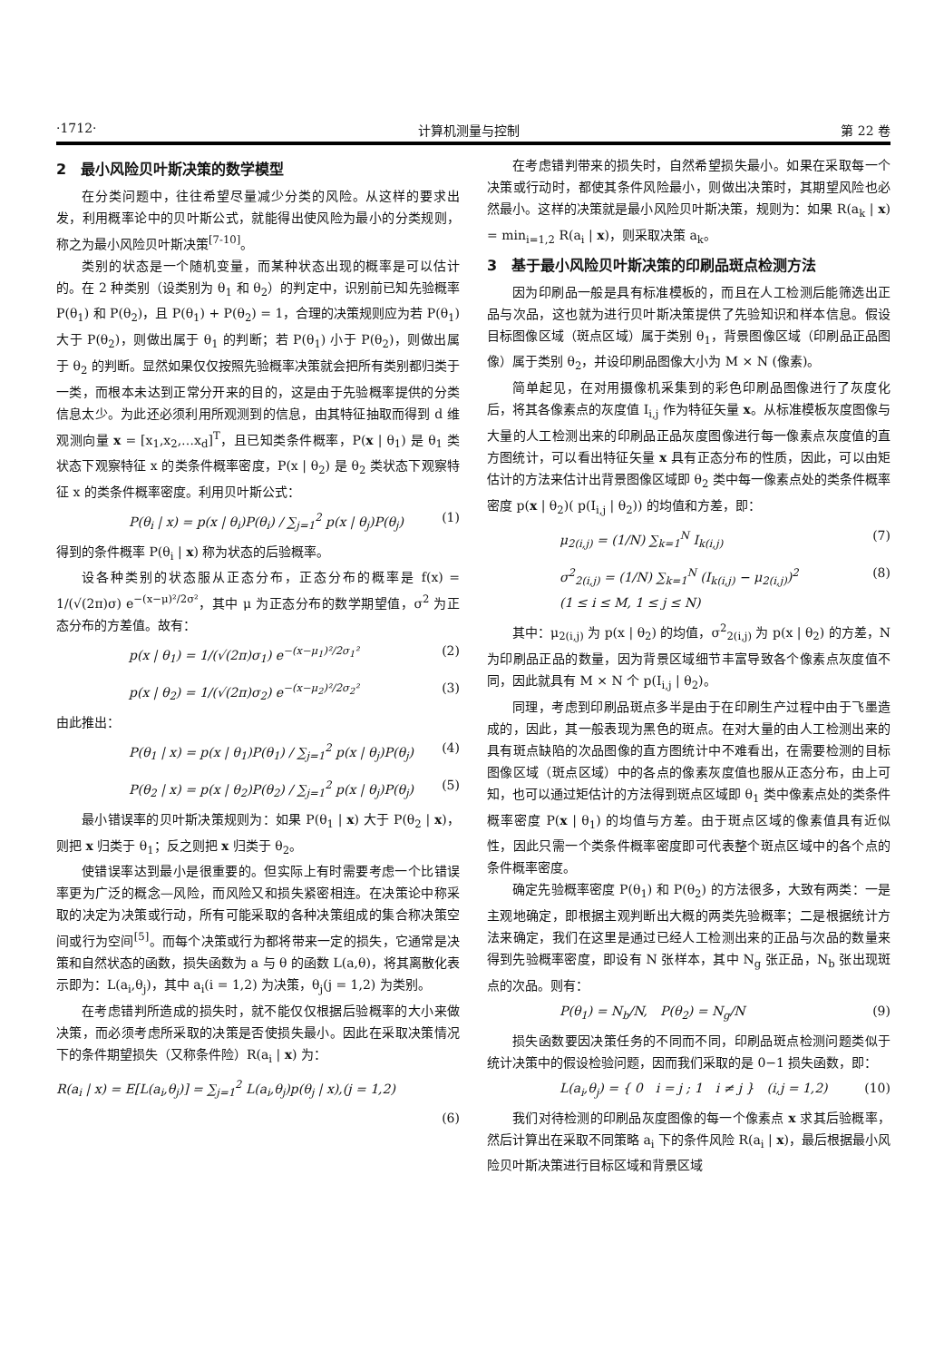·1712· 计算机测量与控制 第 22 卷
2　最小风险贝叶斯决策的数学模型
在分类问题中，往往希望尽量减少分类的风险。从这样的要求出发，利用概率论中的贝叶斯公式，就能得出使风险为最小的分类规则，称之为最小风险贝叶斯决策<sup>[7-10]</sup>。
类别的状态是一个随机变量，而某种状态出现的概率是可以估计的。在 2 种类别（设类别为 θ<sub>1</sub> 和 θ<sub>2</sub>）的判定中，识别前已知先验概率 P(θ<sub>1</sub>) 和 P(θ<sub>2</sub>)，且 P(θ<sub>1</sub>) + P(θ<sub>2</sub>) = 1，合理的决策规则应为若 P(θ<sub>1</sub>) 大于 P(θ<sub>2</sub>)，则做出属于 θ<sub>1</sub> 的判断；若 P(θ<sub>1</sub>) 小于 P(θ<sub>2</sub>)，则做出属于 θ<sub>2</sub> 的判断。显然如果仅仅按照先验概率决策就会把所有类别都归类于一类，而根本未达到正常分开来的目的，这是由于先验概率提供的分类信息太少。为此还必须利用所观测到的信息，由其特征抽取而得到 d 维观测向量 x = [x<sub>1</sub>,x<sub>2</sub>,…x<sub>d</sub>]<sup>T</sup>，且已知类条件概率，P(x | θ<sub>1</sub>) 是 θ<sub>1</sub> 类状态下观察特征 x 的类条件概率密度，P(x | θ<sub>2</sub>) 是 θ<sub>2</sub> 类状态下观察特征 x 的类条件概率密度。利用贝叶斯公式：
P(θ<sub>i</sub> | x) = p(x | θ<sub>i</sub>)P(θ<sub>i</sub>) / ∑<sub>j=1</sub><sup>2</sup> p(x | θ<sub>j</sub>)P(θ<sub>j</sub>) (1)
得到的条件概率 P(θ<sub>i</sub> | x) 称为状态的后验概率。
设各种类别的状态服从正态分布，正态分布的概率是 f(x) = 1/(√(2π)σ) e<sup>−(x−μ)²/2σ²</sup>，其中 μ 为正态分布的数学期望值，σ<sup>2</sup> 为正态分布的方差值。故有：
p(x | θ<sub>1</sub>) = 1/(√(2π)σ<sub>1</sub>) e<sup>−(x−μ<sub>1</sub>)²/2σ<sub>1</sub>²</sup> (2)
p(x | θ<sub>2</sub>) = 1/(√(2π)σ<sub>2</sub>) e<sup>−(x−μ<sub>2</sub>)²/2σ<sub>2</sub>²</sup> (3)
由此推出：
P(θ<sub>1</sub> | x) = p(x | θ<sub>1</sub>)P(θ<sub>1</sub>) / ∑<sub>j=1</sub><sup>2</sup> p(x | θ<sub>j</sub>)P(θ<sub>j</sub>) (4)
P(θ<sub>2</sub> | x) = p(x | θ<sub>2</sub>)P(θ<sub>2</sub>) / ∑<sub>j=1</sub><sup>2</sup> p(x | θ<sub>j</sub>)P(θ<sub>j</sub>) (5)
最小错误率的贝叶斯决策规则为：如果 P(θ<sub>1</sub> | x) 大于 P(θ<sub>2</sub> | x)，则把 x 归类于 θ<sub>1</sub>；反之则把 x 归类于 θ<sub>2</sub>。
使错误率达到最小是很重要的。但实际上有时需要考虑一个比错误率更为广泛的概念—风险，而风险又和损失紧密相连。在决策论中称采取的决定为决策或行动，所有可能采取的各种决策组成的集合称决策空间或行为空间<sup>[5]</sup>。而每个决策或行为都将带来一定的损失，它通常是决策和自然状态的函数，损失函数为 a 与 θ 的函数 L(a,θ)，将其离散化表示即为：L(a<sub>i</sub>,θ<sub>j</sub>)，其中 a<sub>i</sub>(i = 1,2) 为决策，θ<sub>j</sub>(j = 1,2) 为类别。
在考虑错判所造成的损失时，就不能仅仅根据后验概率的大小来做决策，而必须考虑所采取的决策是否使损失最小。因此在采取决策情况下的条件期望损失（又称条件险）R(a<sub>i</sub> | x) 为：
R(a<sub>i</sub> | x) = E[L(a<sub>i</sub>,θ<sub>j</sub>)] = ∑<sub>j=1</sub><sup>2</sup> L(a<sub>i</sub>,θ<sub>j</sub>)p(θ<sub>j</sub> | x),(j = 1,2)
(6)
在考虑错判带来的损失时，自然希望损失最小。如果在采取每一个决策或行动时，都使其条件风险最小，则做出决策时，其期望风险也必然最小。这样的决策就是最小风险贝叶斯决策，规则为：如果 R(a<sub>k</sub> | x) = min<sub>i=1,2</sub> R(a<sub>i</sub> | x)，则采取决策 a<sub>k</sub>。
3　基于最小风险贝叶斯决策的印刷品斑点检测方法
因为印刷品一般是具有标准模板的，而且在人工检测后能筛选出正品与次品，这也就为进行贝叶斯决策提供了先验知识和样本信息。假设目标图像区域（斑点区域）属于类别 θ<sub>1</sub>，背景图像区域（印刷品正品图像）属于类别 θ<sub>2</sub>，并设印刷品图像大小为 M × N (像素)。
简单起见，在对用摄像机采集到的彩色印刷品图像进行了灰度化后，将其各像素点的灰度值 I<sub>i,j</sub> 作为特征矢量 x。从标准模板灰度图像与大量的人工检测出来的印刷品正品灰度图像进行每一像素点灰度值的直方图统计，可以看出特征矢量 x 具有正态分布的性质，因此，可以由矩估计的方法来估计出背景图像区域即 θ<sub>2</sub> 类中每一像素点处的类条件概率密度 p(x | θ<sub>2</sub>)( p(I<sub>i,j</sub> | θ<sub>2</sub>)) 的均值和方差，即：
μ<sub>2(i,j)</sub> = (1/N) ∑<sub>k=1</sub><sup>N</sup> I<sub>k(i,j)</sub> (7)
σ<sup>2</sup><sub>2(i,j)</sub> = (1/N) ∑<sub>k=1</sub><sup>N</sup> (I<sub>k(i,j)</sub> − μ<sub>2(i,j)</sub>)<sup>2</sup>
(1 ≤ i ≤ M, 1 ≤ j ≤ N) (8)
其中：μ<sub>2(i,j)</sub> 为 p(x | θ<sub>2</sub>) 的均值，σ<sup>2</sup><sub>2(i,j)</sub> 为 p(x | θ<sub>2</sub>) 的方差，N 为印刷品正品的数量，因为背景区域细节丰富导致各个像素点灰度值不同，因此就具有 M × N 个 p(I<sub>i,j</sub> | θ<sub>2</sub>)。
同理，考虑到印刷品斑点多半是由于在印刷生产过程中由于飞墨造成的，因此，其一般表现为黑色的斑点。在对大量的由人工检测出来的具有斑点缺陷的次品图像的直方图统计中不难看出，在需要检测的目标图像区域（斑点区域）中的各点的像素灰度值也服从正态分布，由上可知，也可以通过矩估计的方法得到斑点区域即 θ<sub>1</sub> 类中像素点处的类条件概率密度 P(x | θ<sub>1</sub>) 的均值与方差。由于斑点区域的像素值具有近似性，因此只需一个类条件概率密度即可代表整个斑点区域中的各个点的条件概率密度。
确定先验概率密度 P(θ<sub>1</sub>) 和 P(θ<sub>2</sub>) 的方法很多，大致有两类：一是主观地确定，即根据主观判断出大概的两类先验概率；二是根据统计方法来确定，我们在这里是通过已经人工检测出来的正品与次品的数量来得到先验概率密度，即设有 N 张样本，其中 N<sub>g</sub> 张正品，N<sub>b</sub> 张出现斑点的次品。则有：
P(θ<sub>1</sub>) = N<sub>b</sub>/N,　P(θ<sub>2</sub>) = N<sub>g</sub>/N (9)
损失函数要因决策任务的不同而不同，印刷品斑点检测问题类似于统计决策中的假设检验问题，因而我们采取的是 0−1 损失函数，即：
L(a<sub>i</sub>,θ<sub>j</sub>) = { 0　i = j ; 1　i ≠ j }　(i,j = 1,2) (10)
我们对待检测的印刷品灰度图像的每一个像素点 x 求其后验概率，然后计算出在采取不同策略 a<sub>i</sub> 下的条件风险 R(a<sub>i</sub> | x)，最后根据最小风险贝叶斯决策进行目标区域和背景区域